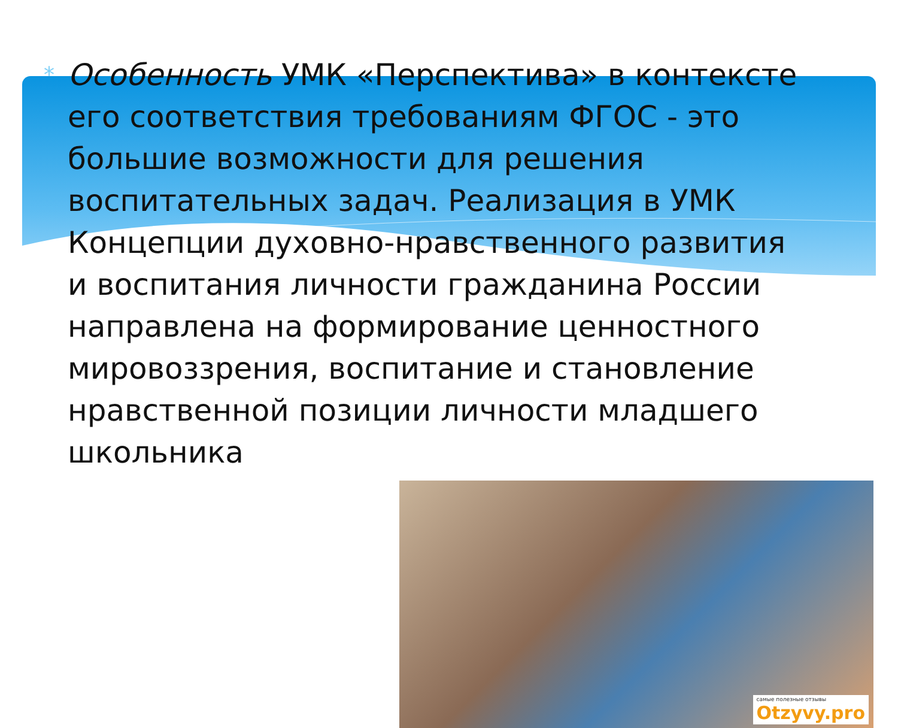* Особенность УМК «Перспектива» в контексте его соответствия требованиям ФГОС - это большие возможности для решения воспитательных задач. Реализация в УМК Концепции духовно-нравственного развития и воспитания личности гражданина России направлена на формирование ценностного мировоззрения, воспитание и становление нравственной позиции личности младшего школьника
самые полезные отзывы
Otzyvy.pro